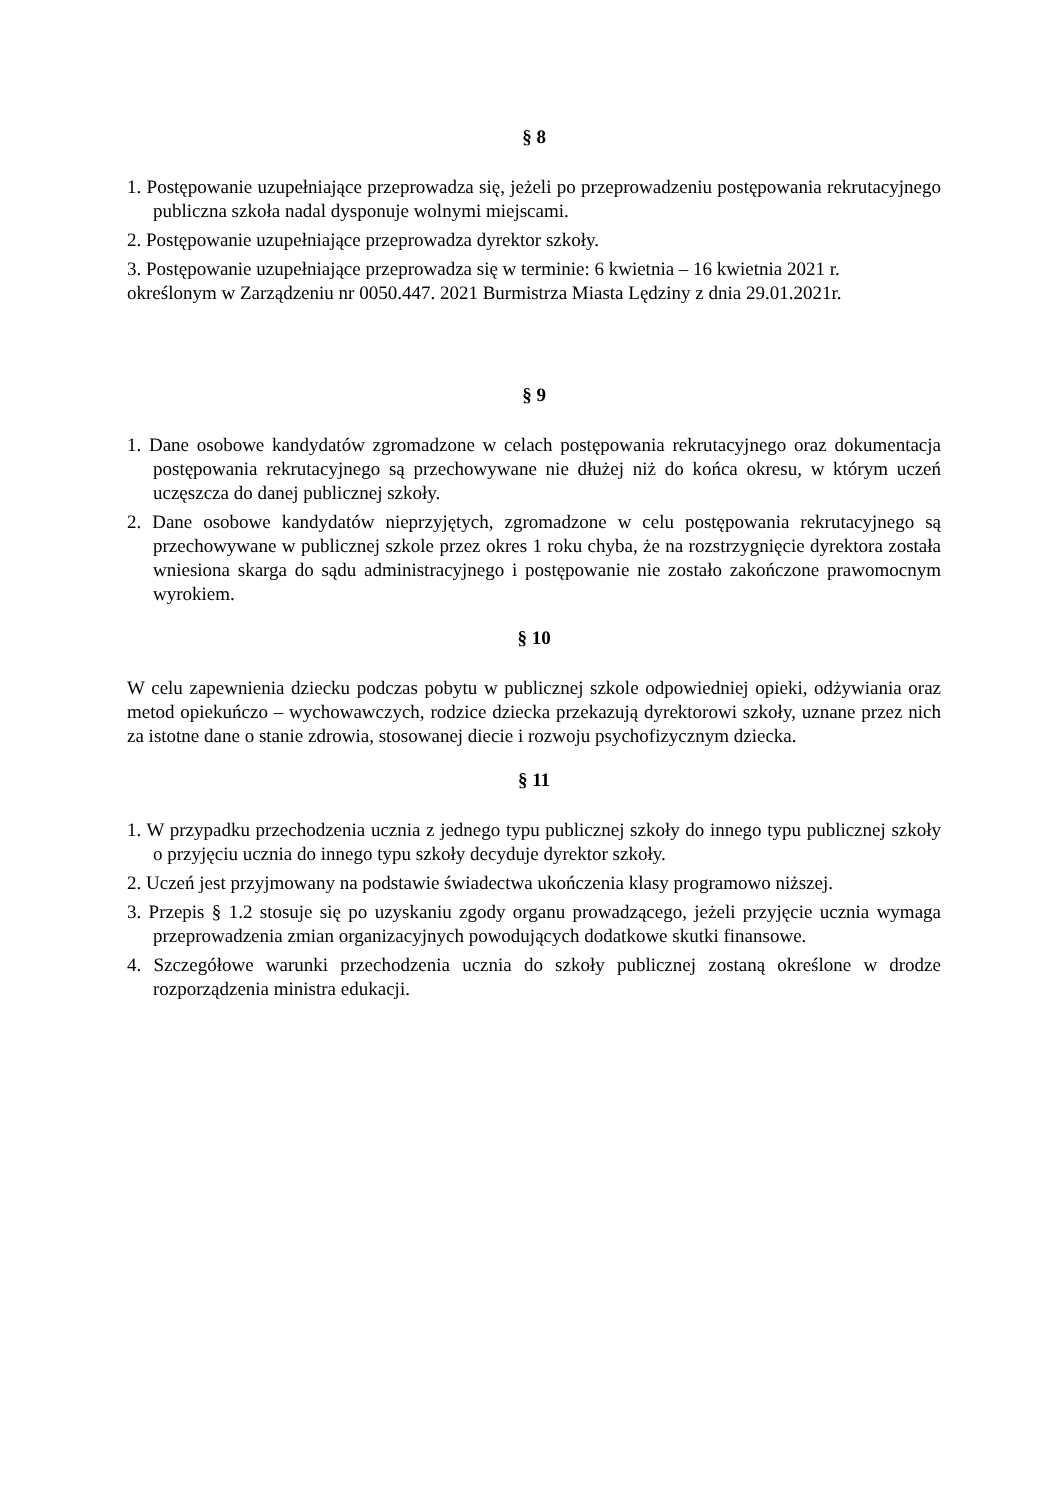§ 8
1. Postępowanie uzupełniające przeprowadza się, jeżeli po przeprowadzeniu postępowania rekrutacyjnego publiczna szkoła nadal dysponuje wolnymi miejscami.
2. Postępowanie uzupełniające przeprowadza dyrektor szkoły.
3. Postępowanie uzupełniające przeprowadza się w terminie: 6 kwietnia – 16 kwietnia 2021 r.
określonym w Zarządzeniu nr 0050.447. 2021 Burmistrza Miasta Lędziny z dnia 29.01.2021r.
§ 9
1. Dane osobowe kandydatów zgromadzone w celach postępowania rekrutacyjnego oraz dokumentacja postępowania rekrutacyjnego są przechowywane nie dłużej niż do końca okresu, w którym uczeń uczęszcza do danej publicznej szkoły.
2. Dane osobowe kandydatów nieprzyjętych, zgromadzone w celu postępowania rekrutacyjnego są przechowywane w publicznej szkole przez okres 1 roku chyba, że na rozstrzygnięcie dyrektora została wniesiona skarga do sądu administracyjnego i postępowanie nie zostało zakończone prawomocnym wyrokiem.
§ 10
W celu zapewnienia dziecku podczas pobytu w publicznej szkole odpowiedniej opieki, odżywiania oraz metod opiekuńczo – wychowawczych, rodzice dziecka przekazują dyrektorowi szkoły, uznane przez nich za istotne dane o stanie zdrowia, stosowanej diecie i rozwoju psychofizycznym dziecka.
§ 11
1. W przypadku przechodzenia ucznia z jednego typu publicznej szkoły do innego typu publicznej szkoły o przyjęciu ucznia do innego typu szkoły decyduje dyrektor szkoły.
2. Uczeń jest przyjmowany na podstawie świadectwa ukończenia klasy programowo niższej.
3. Przepis § 1.2 stosuje się po uzyskaniu zgody organu prowadzącego, jeżeli przyjęcie ucznia wymaga przeprowadzenia zmian organizacyjnych powodujących dodatkowe skutki finansowe.
4. Szczegółowe warunki przechodzenia ucznia do szkoły publicznej zostaną określone w drodze rozporządzenia ministra edukacji.